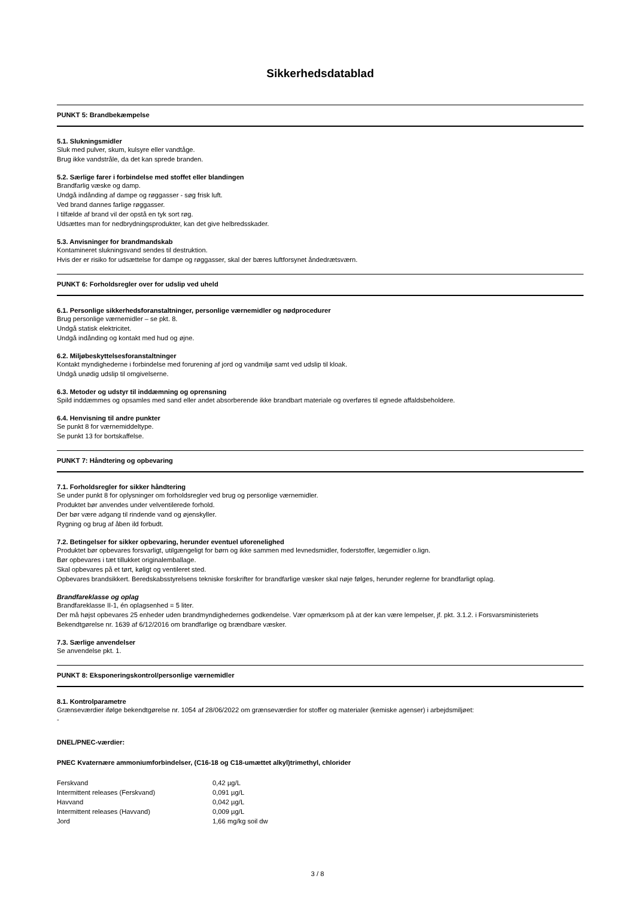Sikkerhedsdatablad
PUNKT 5: Brandbekæmpelse
5.1. Slukningsmidler
Sluk med pulver, skum, kulsyre eller vandtåge.
Brug ikke vandstråle, da det kan sprede branden.
5.2. Særlige farer i forbindelse med stoffet eller blandingen
Brandfarlig væske og damp.
Undgå indånding af dampe og røggasser - søg frisk luft.
Ved brand dannes farlige røggasser.
I tilfælde af brand vil der opstå en tyk sort røg.
Udsættes man for nedbrydningsprodukter, kan det give helbredsskader.
5.3. Anvisninger for brandmandskab
Kontamineret slukningsvand sendes til destruktion.
Hvis der er risiko for udsættelse for dampe og røggasser, skal der bæres luftforsynet åndedrætsværn.
PUNKT 6: Forholdsregler over for udslip ved uheld
6.1. Personlige sikkerhedsforanstaltninger, personlige værnemidler og nødprocedurer
Brug personlige værnemidler – se pkt. 8.
Undgå statisk elektricitet.
Undgå indånding og kontakt med hud og øjne.
6.2. Miljøbeskyttelsesforanstaltninger
Kontakt myndighederne i forbindelse med forurening af jord og vandmiljø samt ved udslip til kloak.
Undgå unødig udslip til omgivelserne.
6.3. Metoder og udstyr til inddæmning og oprensning
Spild inddæmmes og opsamles med sand eller andet absorberende ikke brandbart materiale og overføres til egnede affaldsbeholdere.
6.4. Henvisning til andre punkter
Se punkt 8 for værnemiddeltype.
Se punkt 13 for bortskaffelse.
PUNKT 7: Håndtering og opbevaring
7.1. Forholdsregler for sikker håndtering
Se under punkt 8 for oplysninger om forholdsregler ved brug og personlige værnemidler.
Produktet bør anvendes under velventilerede forhold.
Der bør være adgang til rindende vand og øjenskyller.
Rygning og brug af åben ild forbudt.
7.2. Betingelser for sikker opbevaring, herunder eventuel uforenelighed
Produktet bør opbevares forsvarligt, utilgængeligt for børn og ikke sammen med levnedsmidler, foderstoffer, lægemidler o.lign.
Bør opbevares i tæt tillukket originalemballage.
Skal opbevares på et tørt, køligt og ventileret sted.
Opbevares brandsikkert. Beredskabsstyrelsens tekniske forskrifter for brandfarlige væsker skal nøje følges, herunder reglerne for brandfarligt oplag.
Brandfareklasse og oplag
Brandfareklasse II-1, én oplagsenhed = 5 liter.
Der må højst opbevares 25 enheder uden brandmyndighedernes godkendelse. Vær opmærksom på at der kan være lempelser, jf. pkt. 3.1.2. i Forsvarsministeriets Bekendtgørelse nr. 1639 af 6/12/2016 om brandfarlige og brændbare væsker.
7.3. Særlige anvendelser
Se anvendelse pkt. 1.
PUNKT 8: Eksponeringskontrol/personlige værnemidler
8.1. Kontrolparametre
Grænseværdier ifølge bekendtgørelse nr. 1054 af 28/06/2022 om grænseværdier for stoffer og materialer (kemiske agenser) i arbejdsmiljøet:
-
DNEL/PNEC-værdier:
PNEC Kvaternære ammoniumforbindelser, (C16-18 og C18-umættet alkyl)trimethyl, chlorider
| Ferskvand | 0,42 µg/L |
| Intermittent releases (Ferskvand) | 0,091 µg/L |
| Havvand | 0,042 µg/L |
| Intermittent releases (Havvand) | 0,009 µg/L |
| Jord | 1,66 mg/kg soil dw |
3 / 8